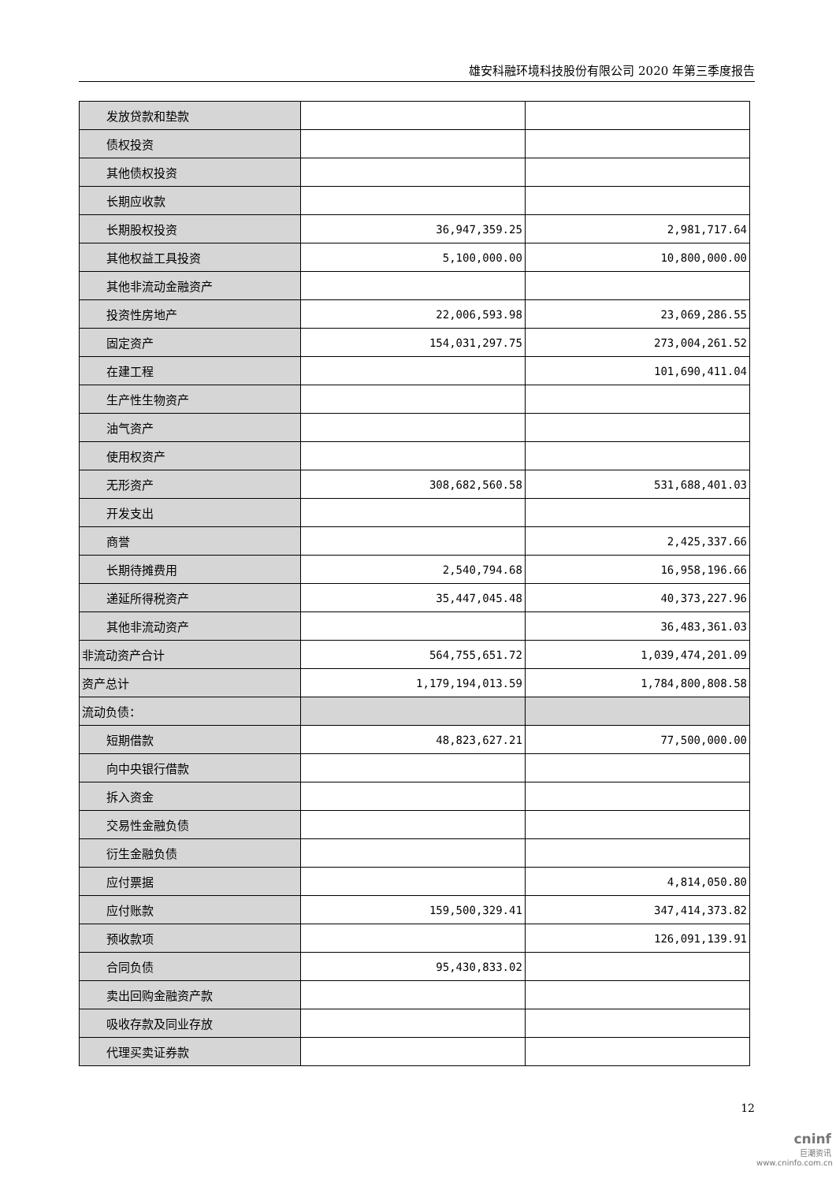雄安科融环境科技股份有限公司 2020 年第三季度报告
| 发放贷款和垫款 | | |
| 债权投资 | | |
| 其他债权投资 | | |
| 长期应收款 | | |
| 长期股权投资 | 36,947,359.25 | 2,981,717.64 |
| 其他权益工具投资 | 5,100,000.00 | 10,800,000.00 |
| 其他非流动金融资产 | | |
| 投资性房地产 | 22,006,593.98 | 23,069,286.55 |
| 固定资产 | 154,031,297.75 | 273,004,261.52 |
| 在建工程 | | 101,690,411.04 |
| 生产性生物资产 | | |
| 油气资产 | | |
| 使用权资产 | | |
| 无形资产 | 308,682,560.58 | 531,688,401.03 |
| 开发支出 | | |
| 商誉 | | 2,425,337.66 |
| 长期待摊费用 | 2,540,794.68 | 16,958,196.66 |
| 递延所得税资产 | 35,447,045.48 | 40,373,227.96 |
| 其他非流动资产 | | 36,483,361.03 |
| 非流动资产合计 | 564,755,651.72 | 1,039,474,201.09 |
| 资产总计 | 1,179,194,013.59 | 1,784,800,808.58 |
| 流动负债： | | |
| 短期借款 | 48,823,627.21 | 77,500,000.00 |
| 向中央银行借款 | | |
| 拆入资金 | | |
| 交易性金融负债 | | |
| 衍生金融负债 | | |
| 应付票据 | | 4,814,050.80 |
| 应付账款 | 159,500,329.41 | 347,414,373.82 |
| 预收款项 | | 126,091,139.91 |
| 合同负债 | 95,430,833.02 | |
| 卖出回购金融资产款 | | |
| 吸收存款及同业存放 | | |
| 代理买卖证券款 | | |
12
cninf
巨潮资讯
www.cninfo.com.cn